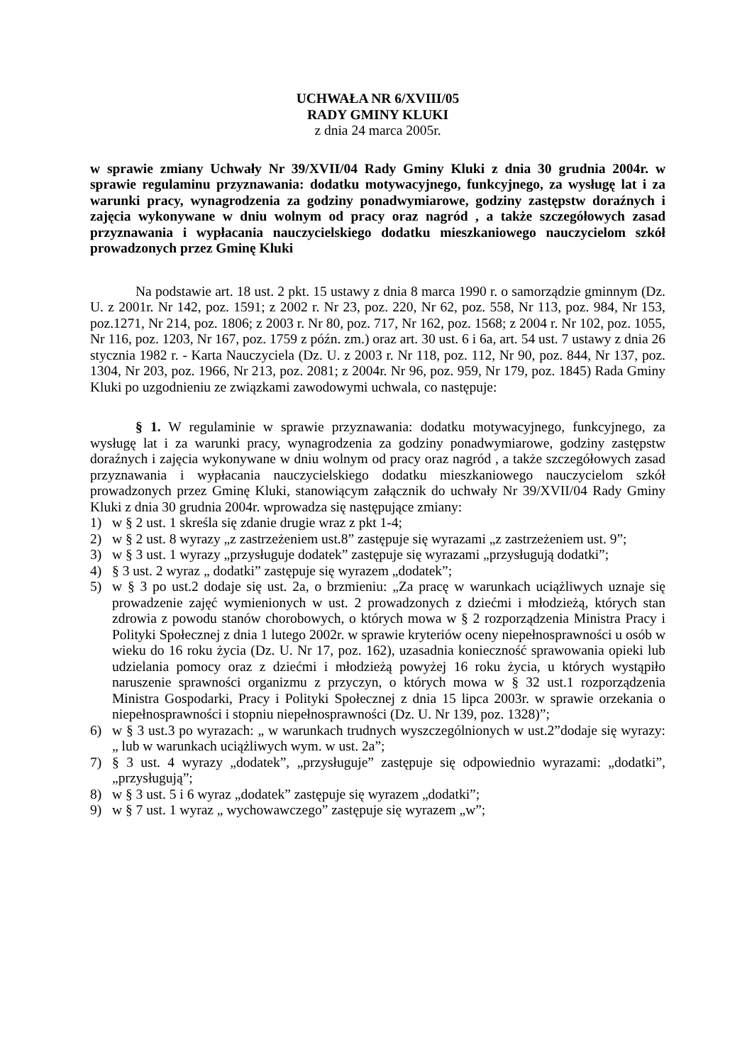UCHWAŁA NR 6/XVIII/05
RADY GMINY KLUKI
z dnia 24 marca 2005r.
w sprawie zmiany Uchwały Nr 39/XVII/04 Rady Gminy Kluki z dnia 30 grudnia 2004r. w sprawie regulaminu przyznawania: dodatku motywacyjnego, funkcyjnego, za wysługę lat i za warunki pracy, wynagrodzenia za godziny ponadwymiarowe, godziny zastępstw doraźnych i zajęcia wykonywane w dniu wolnym od pracy oraz nagród , a także szczegółowych zasad przyznawania i wypłacania nauczycielskiego dodatku mieszkaniowego nauczycielom szkół prowadzonych przez Gminę Kluki
Na podstawie art. 18 ust. 2 pkt. 15 ustawy z dnia 8 marca 1990 r. o samorządzie gminnym (Dz. U. z 2001r. Nr 142, poz. 1591; z 2002 r. Nr 23, poz. 220, Nr 62, poz. 558, Nr 113, poz. 984, Nr 153, poz.1271, Nr 214, poz. 1806; z 2003 r. Nr 80, poz. 717, Nr 162, poz. 1568; z 2004 r. Nr 102, poz. 1055, Nr 116, poz. 1203, Nr 167, poz. 1759 z późn. zm.) oraz art. 30 ust. 6 i 6a, art. 54 ust. 7 ustawy z dnia 26 stycznia 1982 r. - Karta Nauczyciela (Dz. U. z 2003 r. Nr 118, poz. 112, Nr 90, poz. 844, Nr 137, poz. 1304, Nr 203, poz. 1966, Nr 213, poz. 2081; z 2004r. Nr 96, poz. 959, Nr 179, poz. 1845) Rada Gminy Kluki po uzgodnieniu ze związkami zawodowymi uchwala, co następuje:
§ 1. W regulaminie w sprawie przyznawania: dodatku motywacyjnego, funkcyjnego, za wysługę lat i za warunki pracy, wynagrodzenia za godziny ponadwymiarowe, godziny zastępstw doraźnych i zajęcia wykonywane w dniu wolnym od pracy oraz nagród , a także szczegółowych zasad przyznawania i wypłacania nauczycielskiego dodatku mieszkaniowego nauczycielom szkół prowadzonych przez Gminę Kluki, stanowiącym załącznik do uchwały Nr 39/XVII/04 Rady Gminy Kluki z dnia 30 grudnia 2004r. wprowadza się następujące zmiany:
1) w § 2 ust. 1 skreśla się zdanie drugie wraz z pkt 1-4;
2) w § 2 ust. 8 wyrazy „z zastrzeżeniem ust.8” zastępuje się wyrazami „z zastrzeżeniem ust. 9”;
3) w § 3 ust. 1 wyrazy „przysługuje dodatek” zastępuje się wyrazami „przysługują dodatki”;
4) § 3 ust. 2 wyraz „ dodatki” zastępuje się wyrazem „dodatek”;
5) w § 3 po ust.2 dodaje się ust. 2a, o brzmieniu: „Za pracę w warunkach uciążliwych uznaje się prowadzenie zajęć wymienionych w ust. 2 prowadzonych z dziećmi i młodzieżą, których stan zdrowia z powodu stanów chorobowych, o których mowa w § 2 rozporządzenia Ministra Pracy i Polityki Społecznej z dnia 1 lutego 2002r. w sprawie kryteriów oceny niepełnosprawności u osób w wieku do 16 roku życia (Dz. U. Nr 17, poz. 162), uzasadnia konieczność sprawowania opieki lub udzielania pomocy oraz z dziećmi i młodzieżą powyżej 16 roku życia, u których wystąpiło naruszenie sprawności organizmu z przyczyn, o których mowa w § 32 ust.1 rozporządzenia Ministra Gospodarki, Pracy i Polityki Społecznej z dnia 15 lipca 2003r. w sprawie orzekania o niepełnosprawności i stopniu niepełnosprawności (Dz. U. Nr 139, poz. 1328)”;
6) w § 3 ust.3 po wyrazach: „ w warunkach trudnych wyszczególnionych w ust.2”dodaje się wyrazy: „ lub w warunkach uciążliwych wym. w ust. 2a”;
7) § 3 ust. 4 wyrazy „dodatek”, „przysługuje” zastępuje się odpowiednio wyrazami: „dodatki”, „przysługują”;
8) w § 3 ust. 5 i 6 wyraz „dodatek” zastępuje się wyrazem „dodatki”;
9) w § 7 ust. 1 wyraz „ wychowawczego” zastępuje się wyrazem „w”;